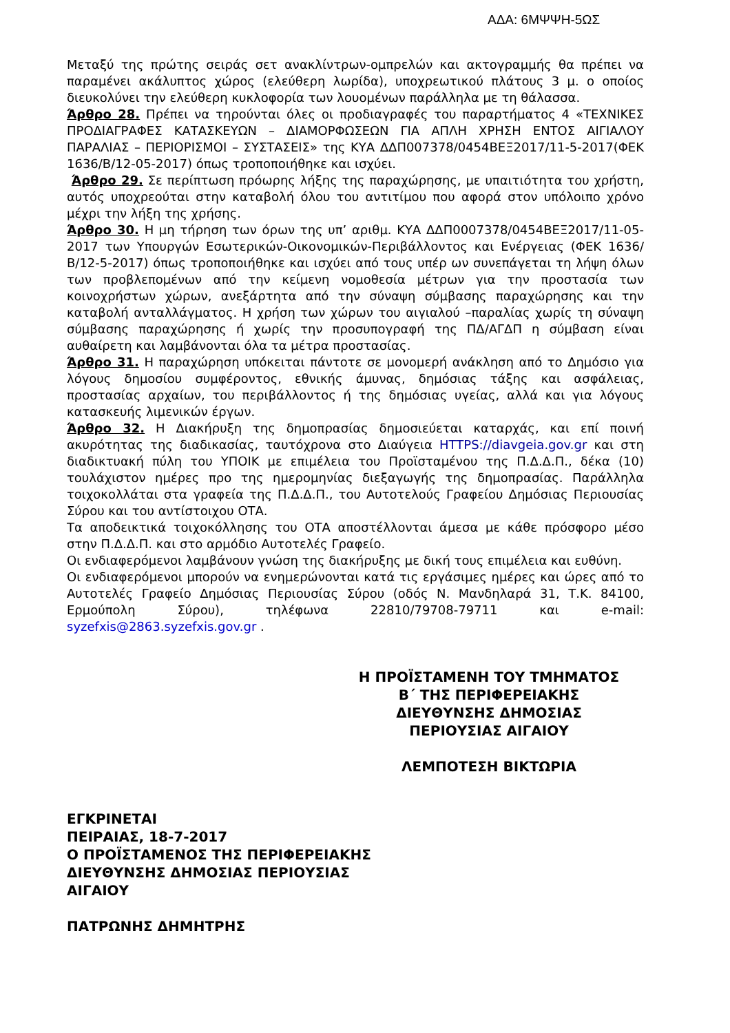ΑΔΑ: 6ΜΨΨΗ-5ΩΣ
Μεταξύ της πρώτης σειράς σετ ανακλίντρων-ομπρελών και ακτογραμμής θα πρέπει να παραμένει ακάλυπτος χώρος (ελεύθερη λωρίδα), υποχρεωτικού πλάτους 3 μ. ο οποίος διευκολύνει την ελεύθερη κυκλοφορία των λουομένων παράλληλα με τη θάλασσα.
Άρθρο 28. Πρέπει να τηρούνται όλες οι προδιαγραφές του παραρτήματος 4 «ΤΕΧΝΙΚΕΣ ΠΡΟΔΙΑΓΡΑΦΕΣ ΚΑΤΑΣΚΕΥΩΝ – ΔΙΑΜΟΡΦΩΣΕΩΝ ΓΙΑ ΑΠΛΗ ΧΡΗΣΗ ΕΝΤΟΣ ΑΙΓΙΑΛΟΥ ΠΑΡΑΛΙΑΣ – ΠΕΡΙΟΡΙΣΜΟΙ – ΣΥΣΤΑΣΕΙΣ» της ΚΥΑ ΔΔΠ007378/0454ΒΕΞ2017/11-5-2017(ΦΕΚ 1636/Β/12-05-2017) όπως τροποποιήθηκε και ισχύει.
Άρθρο 29. Σε περίπτωση πρόωρης λήξης της παραχώρησης, με υπαιτιότητα του χρήστη, αυτός υποχρεούται στην καταβολή όλου του αντιτίμου που αφορά στον υπόλοιπο χρόνο μέχρι την λήξη της χρήσης.
Άρθρο 30. Η μη τήρηση των όρων της υπ’ αριθμ. ΚΥΑ ΔΔΠ0007378/0454ΒΕΞ2017/11-05-2017 των Υπουργών Εσωτερικών-Οικονομικών-Περιβάλλοντος και Ενέργειας (ΦΕΚ 1636/Β/12-5-2017) όπως τροποποιήθηκε και ισχύει από τους υπέρ ων συνεπάγεται τη λήψη όλων των προβλεπομένων από την κείμενη νομοθεσία μέτρων για την προστασία των κοινοχρήστων χώρων, ανεξάρτητα από την σύναψη σύμβασης παραχώρησης και την καταβολή ανταλλάγματος. Η χρήση των χώρων του αιγιαλού –παραλίας χωρίς τη σύναψη σύμβασης παραχώρησης ή χωρίς την προσυπογραφή της ΠΔ/ΑΓΔΠ η σύμβαση είναι αυθαίρετη και λαμβάνονται όλα τα μέτρα προστασίας.
Άρθρο 31. Η παραχώρηση υπόκειται πάντοτε σε μονομερή ανάκληση από το Δημόσιο για λόγους δημοσίου συμφέροντος, εθνικής άμυνας, δημόσιας τάξης και ασφάλειας, προστασίας αρχαίων, του περιβάλλοντος ή της δημόσιας υγείας, αλλά και για λόγους κατασκευής λιμενικών έργων.
Άρθρο 32. Η Διακήρυξη της δημοπρασίας δημοσιεύεται καταρχάς, και επί ποινή ακυρότητας της διαδικασίας, ταυτόχρονα στο Διαύγεια HTTPS://diavgeia.gov.gr και στη διαδικτυακή πύλη του ΥΠΟΙΚ με επιμέλεια του Προϊσταμένου της Π.Δ.Δ.Π., δέκα (10) τουλάχιστον ημέρες προ της ημερομηνίας διεξαγωγής της δημοπρασίας. Παράλληλα τοιχοκολλάται στα γραφεία της Π.Δ.Δ.Π., του Αυτοτελούς Γραφείου Δημόσιας Περιουσίας Σύρου και του αντίστοιχου ΟΤΑ.
Τα αποδεικτικά τοιχοκόλλησης του ΟΤΑ αποστέλλονται άμεσα με κάθε πρόσφορο μέσο στην Π.Δ.Δ.Π. και στο αρμόδιο Αυτοτελές Γραφείο.
Οι ενδιαφερόμενοι λαμβάνουν γνώση της διακήρυξης με δική τους επιμέλεια και ευθύνη.
Οι ενδιαφερόμενοι μπορούν να ενημερώνονται κατά τις εργάσιμες ημέρες και ώρες από το Αυτοτελές Γραφείο Δημόσιας Περιουσίας Σύρου (οδός Ν. Μανδηλαρά 31, Τ.Κ. 84100, Ερμούπολη Σύρου), τηλέφωνα 22810/79708-79711 και e-mail: syzefxis@2863.syzefxis.gov.gr .
Η ΠΡΟΪΣΤΑΜΕΝΗ ΤΟΥ ΤΜΗΜΑΤΟΣ
Β΄ ΤΗΣ ΠΕΡΙΦΕΡΕΙΑΚΗΣ
ΔΙΕΥΘΥΝΣΗΣ ΔΗΜΟΣΙΑΣ
ΠΕΡΙΟΥΣΙΑΣ ΑΙΓΑΙΟΥ
ΛΕΜΠΟΤΕΣΗ ΒΙΚΤΩΡΙΑ
ΕΓΚΡΙΝΕΤΑΙ
ΠΕΙΡΑΙΑΣ, 18-7-2017
Ο ΠΡΟΪΣΤΑΜΕΝΟΣ ΤΗΣ ΠΕΡΙΦΕΡΕΙΑΚΗΣ
ΔΙΕΥΘΥΝΣΗΣ ΔΗΜΟΣΙΑΣ ΠΕΡΙΟΥΣΙΑΣ
ΑΙΓΑΙΟΥ
ΠΑΤΡΩΝΗΣ ΔΗΜΗΤΡΗΣ